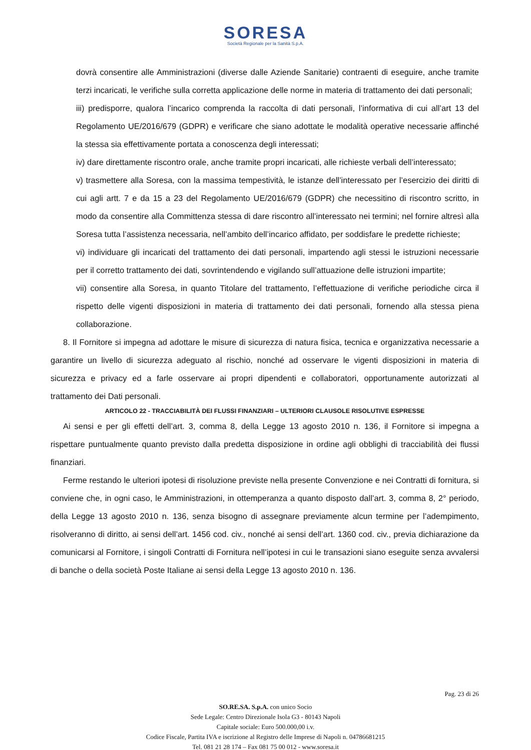SORESA
Società Regionale per la Sanità S.p.A.
dovrà consentire alle Amministrazioni (diverse dalle Aziende Sanitarie) contraenti di eseguire, anche tramite terzi incaricati, le verifiche sulla corretta applicazione delle norme in materia di trattamento dei dati personali;
iii) predisporre, qualora l’incarico comprenda la raccolta di dati personali, l’informativa di cui all’art 13 del Regolamento UE/2016/679 (GDPR) e verificare che siano adottate le modalità operative necessarie affinché la stessa sia effettivamente portata a conoscenza degli interessati;
iv) dare direttamente riscontro orale, anche tramite propri incaricati, alle richieste verbali dell’interessato;
v) trasmettere alla Soresa, con la massima tempestività, le istanze dell’interessato per l’esercizio dei diritti di cui agli artt. 7 e da 15 a 23 del Regolamento UE/2016/679 (GDPR) che necessitino di riscontro scritto, in modo da consentire alla Committenza stessa di dare riscontro all’interessato nei termini; nel fornire altresì alla Soresa tutta l’assistenza necessaria, nell’ambito dell’incarico affidato, per soddisfare le predette richieste;
vi) individuare gli incaricati del trattamento dei dati personali, impartendo agli stessi le istruzioni necessarie per il corretto trattamento dei dati, sovrintendendo e vigilando sull’attuazione delle istruzioni impartite;
vii) consentire alla Soresa, in quanto Titolare del trattamento, l’effettuazione di verifiche periodiche circa il rispetto delle vigenti disposizioni in materia di trattamento dei dati personali, fornendo alla stessa piena collaborazione.
8. Il Fornitore si impegna ad adottare le misure di sicurezza di natura fisica, tecnica e organizzativa necessarie a garantire un livello di sicurezza adeguato al rischio, nonché ad osservare le vigenti disposizioni in materia di sicurezza e privacy ed a farle osservare ai propri dipendenti e collaboratori, opportunamente autorizzati al trattamento dei Dati personali.
ARTICOLO 22 - TRACCIABILITÀ DEI FLUSSI FINANZIARI – ULTERIORI CLAUSOLE RISOLUTIVE ESPRESSE
Ai sensi e per gli effetti dell’art. 3, comma 8, della Legge 13 agosto 2010 n. 136, il Fornitore si impegna a rispettare puntualmente quanto previsto dalla predetta disposizione in ordine agli obblighi di tracciabilità dei flussi finanziari.
Ferme restando le ulteriori ipotesi di risoluzione previste nella presente Convenzione e nei Contratti di fornitura, si conviene che, in ogni caso, le Amministrazioni, in ottemperanza a quanto disposto dall’art. 3, comma 8, 2° periodo, della Legge 13 agosto 2010 n. 136, senza bisogno di assegnare previamente alcun termine per l’adempimento, risolveranno di diritto, ai sensi dell’art. 1456 cod. civ., nonché ai sensi dell’art. 1360 cod. civ., previa dichiarazione da comunicarsi al Fornitore, i singoli Contratti di Fornitura nell’ipotesi in cui le transazioni siano eseguite senza avvalersi di banche o della società Poste Italiane ai sensi della Legge 13 agosto 2010 n. 136.
Pag. 23 di 26
SO.RE.SA. S.p.A. con unico Socio
Sede Legale: Centro Direzionale Isola G3 - 80143 Napoli
Capitale sociale: Euro 500.000,00 i.v.
Codice Fiscale, Partita IVA e iscrizione al Registro delle Imprese di Napoli n. 04786681215
Tel. 081 21 28 174 – Fax 081 75 00 012 - www.soresa.it